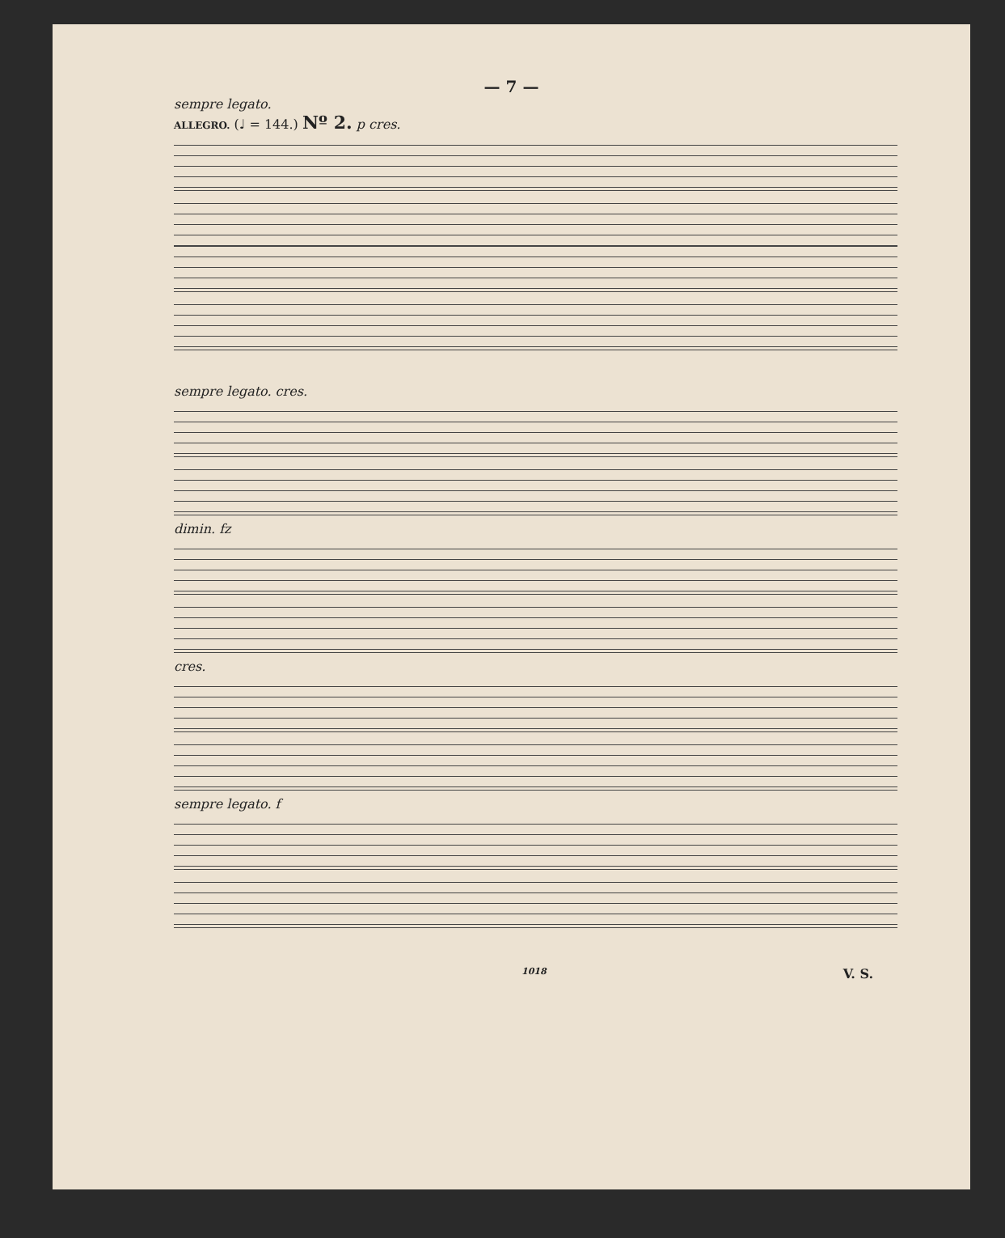— 7 —
sempre legato.
ALLEGRO. (♩ = 144.) Nº 2. p cres.
sempre legato. cres.
dimin. fz
cres.
sempre legato. f
1018 V. S.